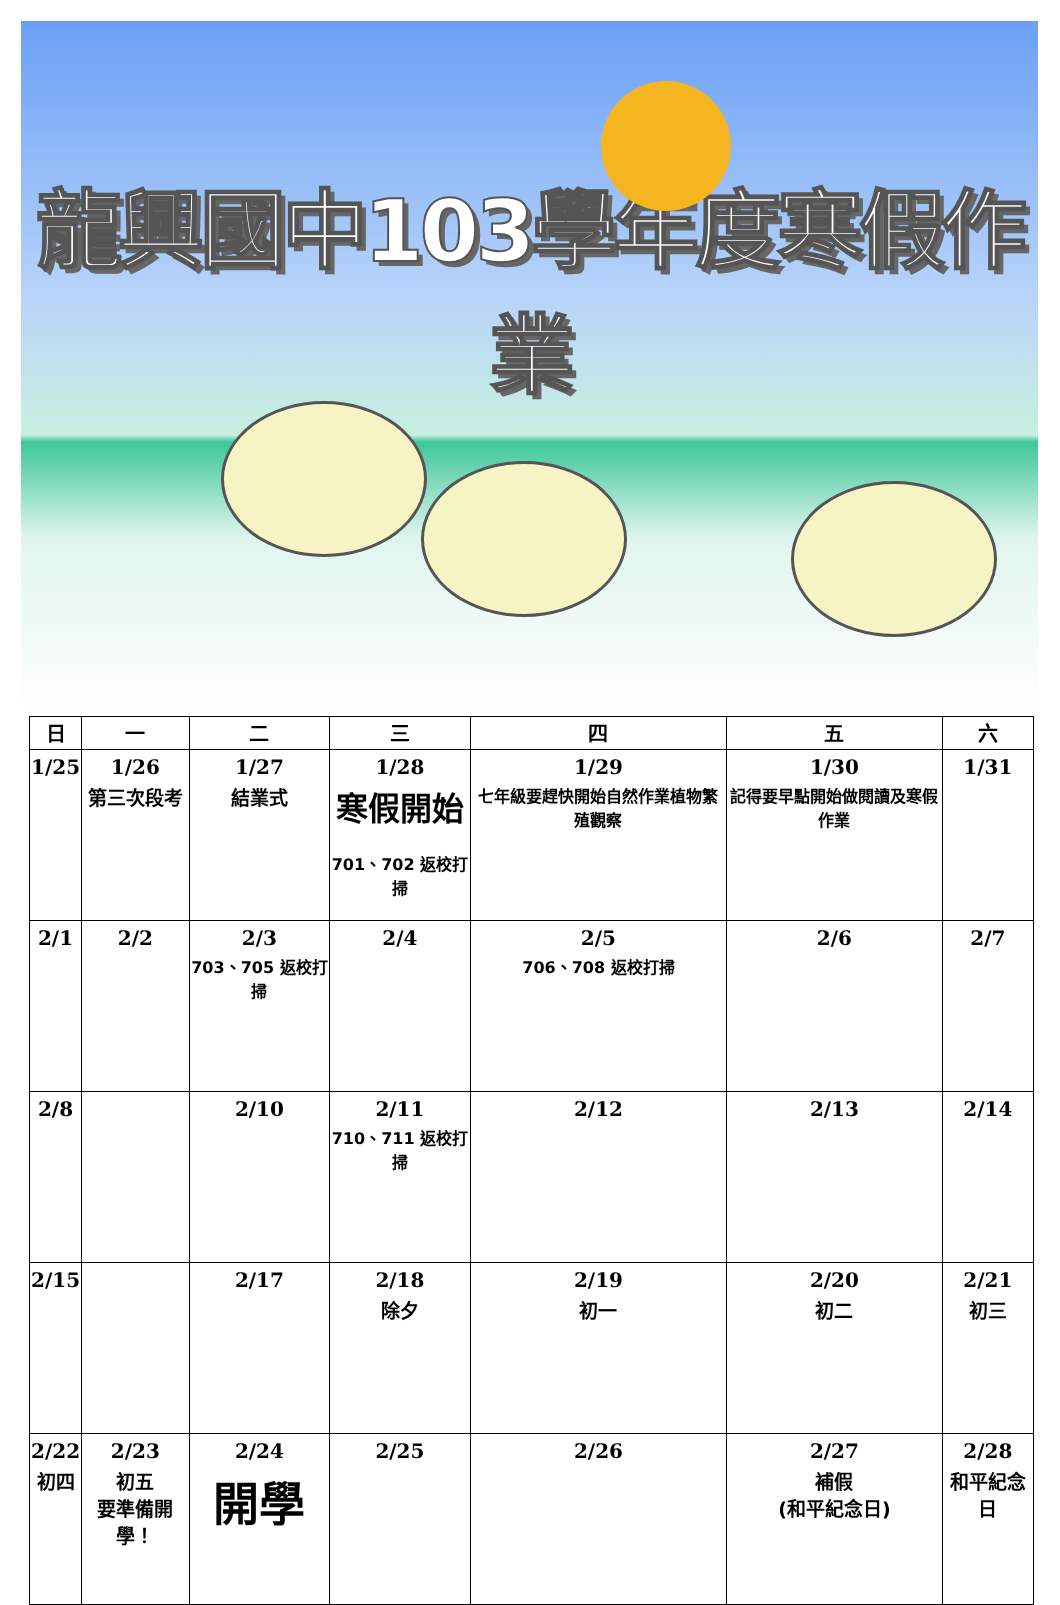龍興國中103學年度寒假作業
| 日 | 一 | 二 | 三 | 四 | 五 | 六 |
| --- | --- | --- | --- | --- | --- | --- |
| 1/25 | 1/26 第三次段考 | 1/27 結業式 | 1/28 寒假開始 701、702 返校打掃 | 1/29 七年級要趕快開始自然作業植物繁殖觀察 | 1/30 記得要早點開始做閱讀及寒假作業 | 1/31 |
| 2/1 | 2/2 | 2/3 703、705 返校打掃 | 2/4 | 2/5 706、708 返校打掃 | 2/6 | 2/7 |
| 2/8 | | 2/10 | 2/11 710、711 返校打掃 | 2/12 | 2/13 | 2/14 |
| 2/15 | | 2/17 | 2/18 除夕 | 2/19 初一 | 2/20 初二 | 2/21 初三 |
| 2/22 初四 | 2/23 初五 要準備開學！ | 2/24 開學 | 2/25 | 2/26 | 2/27 補假 (和平紀念日) | 2/28 和平紀念日 |